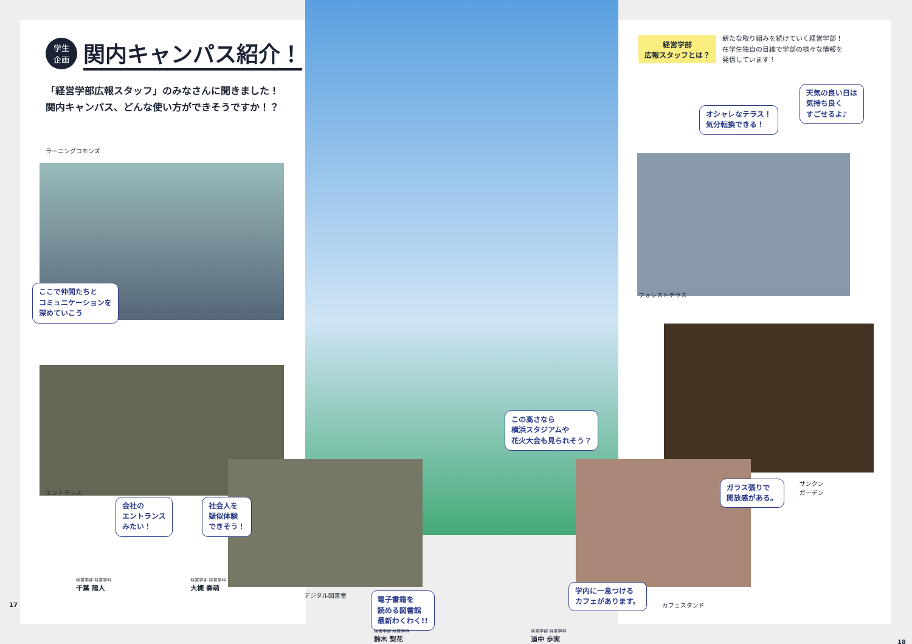学生
企画 関内キャンパス紹介！
「経営学部広報スタッフ」のみなさんに聞きました！
関内キャンパス、どんな使い方ができそうですか！？
ラーニングコモンズ
ここで仲間たちと
コミュニケーションを
深めていこう
エントランス
会社の
エントランス
みたい！
社会人を
疑似体験
できそう！
経営学部 経営学科
千葉 陽人
経営学部 経営学科
大槻 奏萌
17
この高さなら
横浜スタジアムや
花火大会も見られそう？
デジタル図書室
電子書籍を
読める図書館
最新わくわく!!
経営学部 経営学科
鈴木 梨花
経営学部 経営学科
道中 歩実
経営学部
広報スタッフとは？ 新たな取り組みを続けていく経営学部！
在学生独自の目線で学部の様々な情報を
発信しています！
オシャレなテラス！
気分転換できる！
天気の良い日は
気持ち良く
すごせるよ♪
フォレストテラス
学内に一息つける
カフェがあります。
カフェスタンド
ガラス張りで
開放感がある。
サンクン
ガーデン
18